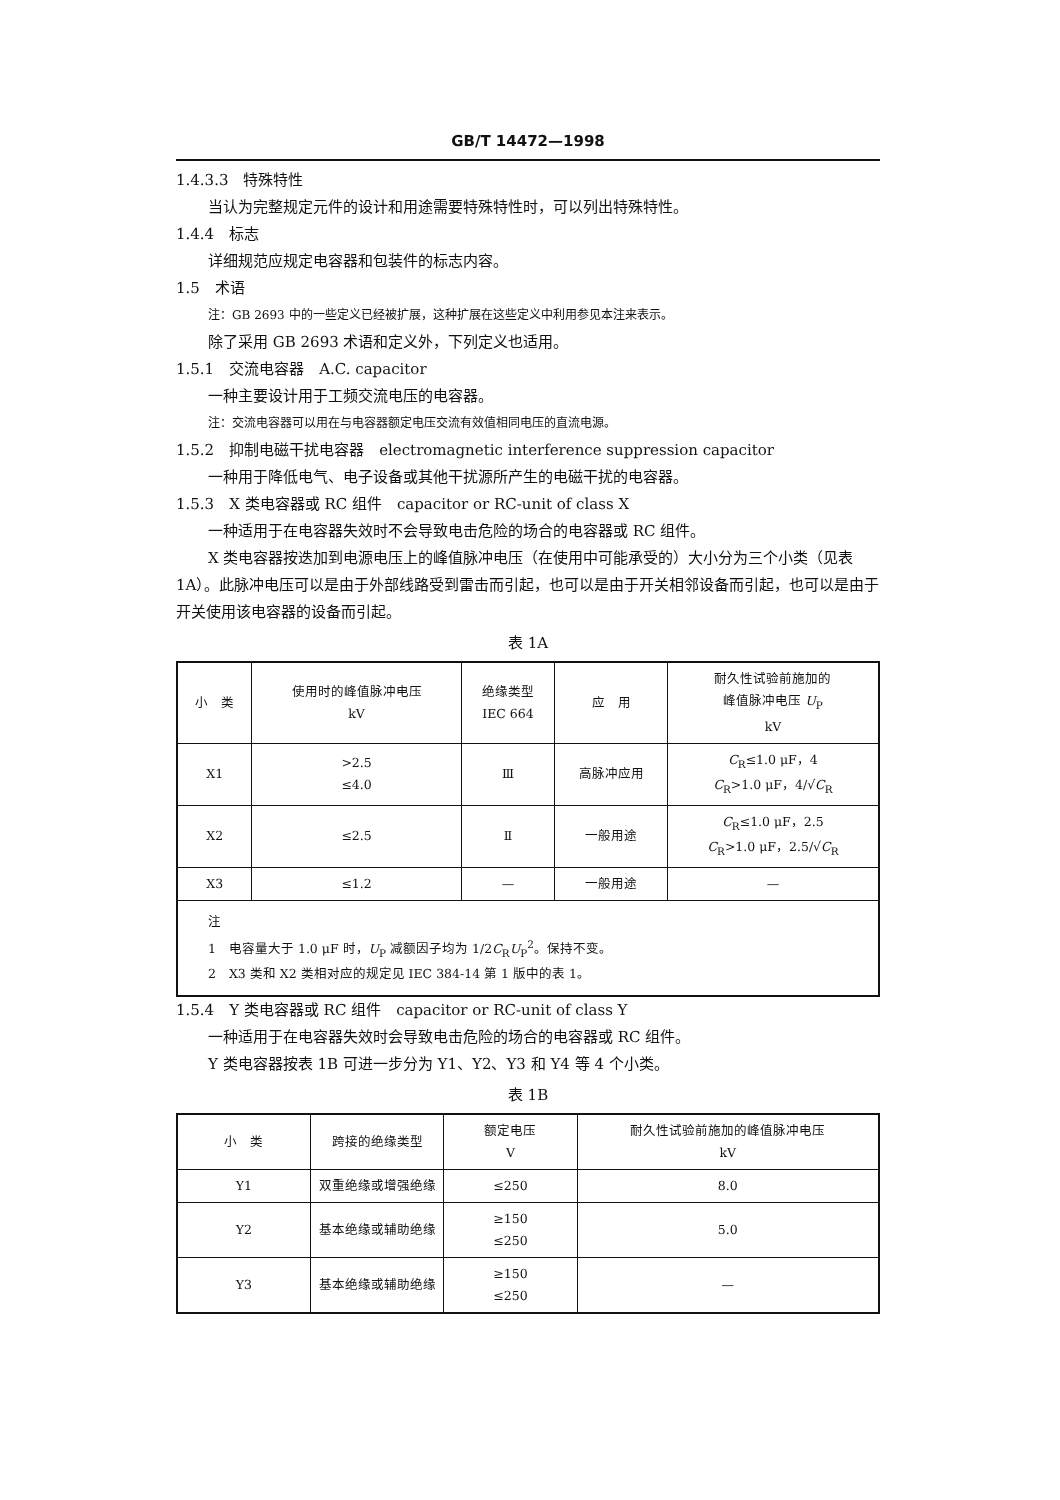GB/T 14472—1998
1.4.3.3　特殊特性
当认为完整规定元件的设计和用途需要特殊特性时，可以列出特殊特性。
1.4.4　标志
详细规范应规定电容器和包装件的标志内容。
1.5　术语
注：GB 2693 中的一些定义已经被扩展，这种扩展在这些定义中利用参见本注来表示。
除了采用 GB 2693 术语和定义外，下列定义也适用。
1.5.1　交流电容器　A.C. capacitor
一种主要设计用于工频交流电压的电容器。
注：交流电容器可以用在与电容器额定电压交流有效值相同电压的直流电源。
1.5.2　抑制电磁干扰电容器　electromagnetic interference suppression capacitor
一种用于降低电气、电子设备或其他干扰源所产生的电磁干扰的电容器。
1.5.3　X 类电容器或 RC 组件　capacitor or RC-unit of class X
一种适用于在电容器失效时不会导致电击危险的场合的电容器或 RC 组件。
X 类电容器按迭加到电源电压上的峰值脉冲电压（在使用中可能承受的）大小分为三个小类（见表 1A）。此脉冲电压可以是由于外部线路受到雷击而引起，也可以是由于开关相邻设备而引起，也可以是由于开关使用该电容器的设备而引起。
表 1A
| 小 类 | 使用时的峰值脉冲电压 kV | 绝缘类型 IEC 664 | 应 用 | 耐久性试验前施加的 峰值脉冲电压 U<sub>P</sub> kV |
| --- | --- | --- | --- | --- |
| X1 | >2.5 ≤4.0 | Ⅲ | 高脉冲应用 | C<sub>R</sub>≤1.0 μF，4 C<sub>R</sub>>1.0 μF，4/√ C<sub>R</sub> |
| X2 | ≤2.5 | Ⅱ | 一般用途 | C<sub>R</sub>≤1.0 μF，2.5 C<sub>R</sub>>1.0 μF，2.5/√ C<sub>R</sub> |
| X3 | ≤1.2 | — | 一般用途 | — |
| 注 1 电容量大于 1.0 μF 时， U<sub>P</sub> 减额因子均为 1/2 C<sub>R</sub> U<sub>P</sub><sup>2</sup>。保持不变。 2 X3 类和 X2 类相对应的规定见 IEC 384-14 第 1 版中的表 1。 | | | | |
1.5.4　Y 类电容器或 RC 组件　capacitor or RC-unit of class Y
一种适用于在电容器失效时会导致电击危险的场合的电容器或 RC 组件。
Y 类电容器按表 1B 可进一步分为 Y1、Y2、Y3 和 Y4 等 4 个小类。
表 1B
| 小 类 | 跨接的绝缘类型 | 额定电压 V | 耐久性试验前施加的峰值脉冲电压 kV |
| --- | --- | --- | --- |
| Y1 | 双重绝缘或增强绝缘 | ≤250 | 8.0 |
| Y2 | 基本绝缘或辅助绝缘 | ≥150 ≤250 | 5.0 |
| Y3 | 基本绝缘或辅助绝缘 | ≥150 ≤250 | — |